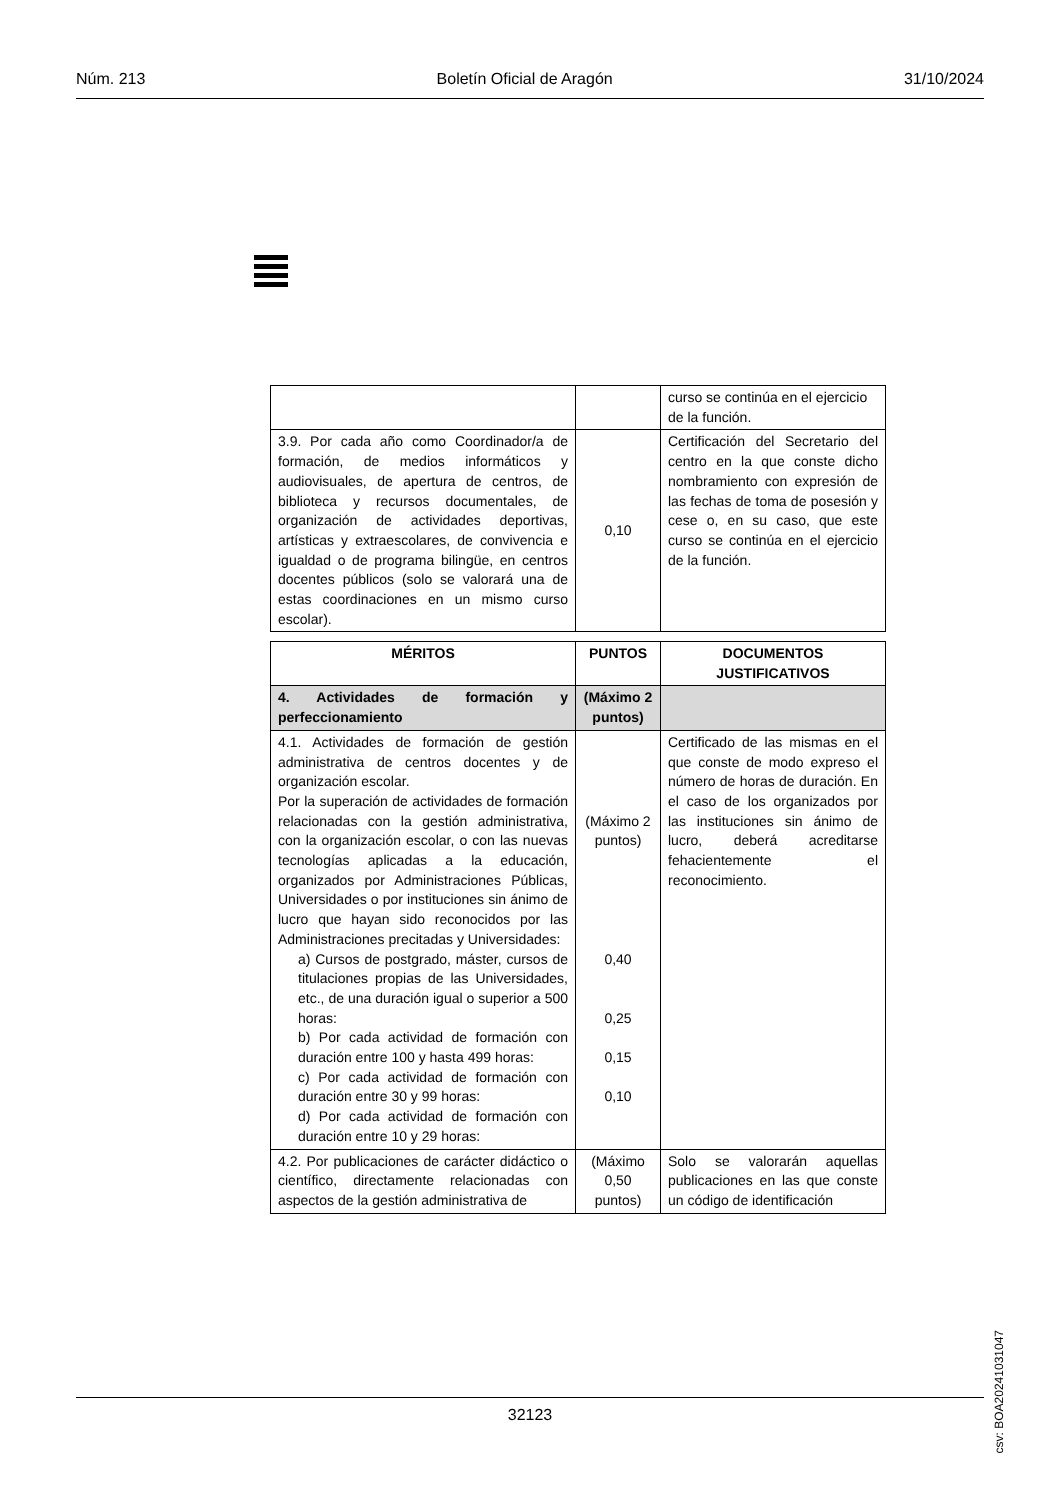Núm. 213 Boletín Oficial de Aragón 31/10/2024
| | | curso se continúa en el ejercicio de la función. |
| 3.9. Por cada año como Coordinador/a de formación, de medios informáticos y audiovisuales, de apertura de centros, de biblioteca y recursos documentales, de organización de actividades deportivas, artísticas y extraescolares, de convivencia e igualdad o de programa bilingüe, en centros docentes públicos (solo se valorará una de estas coordinaciones en un mismo curso escolar). | 0,10 | Certificación del Secretario del centro en la que conste dicho nombramiento con expresión de las fechas de toma de posesión y cese o, en su caso, que este curso se continúa en el ejercicio de la función. |
| MÉRITOS | PUNTOS | DOCUMENTOS JUSTIFICATIVOS |
| --- | --- | --- |
| 4. Actividades de formación y perfeccionamiento | (Máximo 2 puntos) | |
| 4.1. Actividades de formación de gestión administrativa de centros docentes y de organización escolar. Por la superación de actividades de formación relacionadas con la gestión administrativa, con la organización escolar, o con las nuevas tecnologías aplicadas a la educación, organizados por Administraciones Públicas, Universidades o por instituciones sin ánimo de lucro que hayan sido reconocidos por las Administraciones precitadas y Universidades: a) Cursos de postgrado, máster, cursos de titulaciones propias de las Universidades, etc., de una duración igual o superior a 500 horas: b) Por cada actividad de formación con duración entre 100 y hasta 499 horas: c) Por cada actividad de formación con duración entre 30 y 99 horas: d) Por cada actividad de formación con duración entre 10 y 29 horas: | (Máximo 2 puntos) 0,40 0,25 0,15 0,10 | Certificado de las mismas en el que conste de modo expreso el número de horas de duración. En el caso de los organizados por las instituciones sin ánimo de lucro, deberá acreditarse fehacientemente el reconocimiento. |
| 4.2. Por publicaciones de carácter didáctico o científico, directamente relacionadas con aspectos de la gestión administrativa de | (Máximo 0,50 puntos) | Solo se valorarán aquellas publicaciones en las que conste un código de identificación |
csv: BOA20241031047
32123